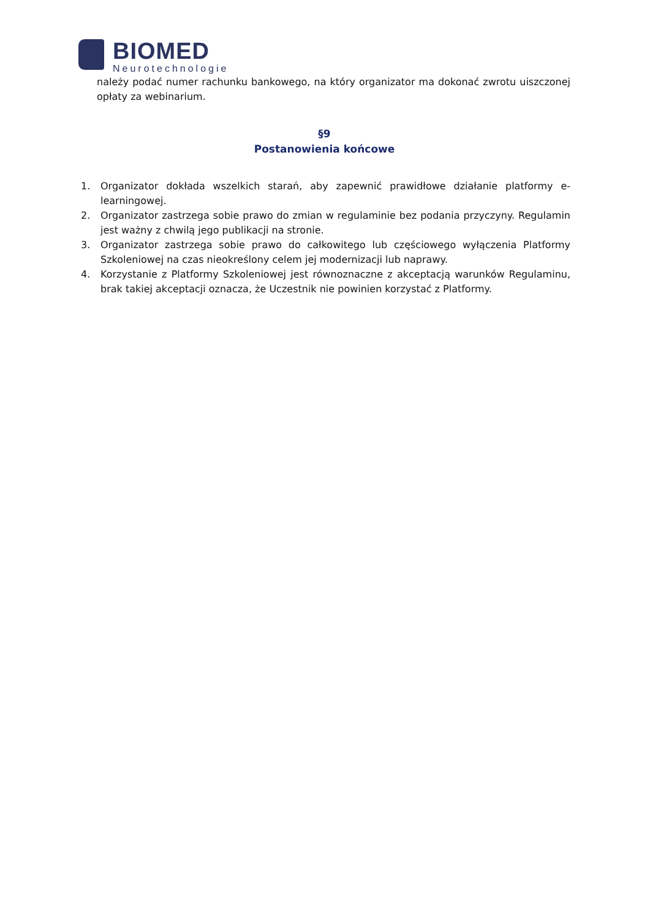BIOMED
Neurotechnologie
należy podać numer rachunku bankowego, na który organizator ma dokonać zwrotu uiszczonej opłaty za webinarium.
§9
Postanowienia końcowe
1. Organizator dokłada wszelkich starań, aby zapewnić prawidłowe działanie platformy e-learningowej.
2. Organizator zastrzega sobie prawo do zmian w regulaminie bez podania przyczyny. Regulamin jest ważny z chwilą jego publikacji na stronie.
3. Organizator zastrzega sobie prawo do całkowitego lub częściowego wyłączenia Platformy Szkoleniowej na czas nieokreślony celem jej modernizacji lub naprawy.
4. Korzystanie z Platformy Szkoleniowej jest równoznaczne z akceptacją warunków Regulaminu, brak takiej akceptacji oznacza, że Uczestnik nie powinien korzystać z Platformy.